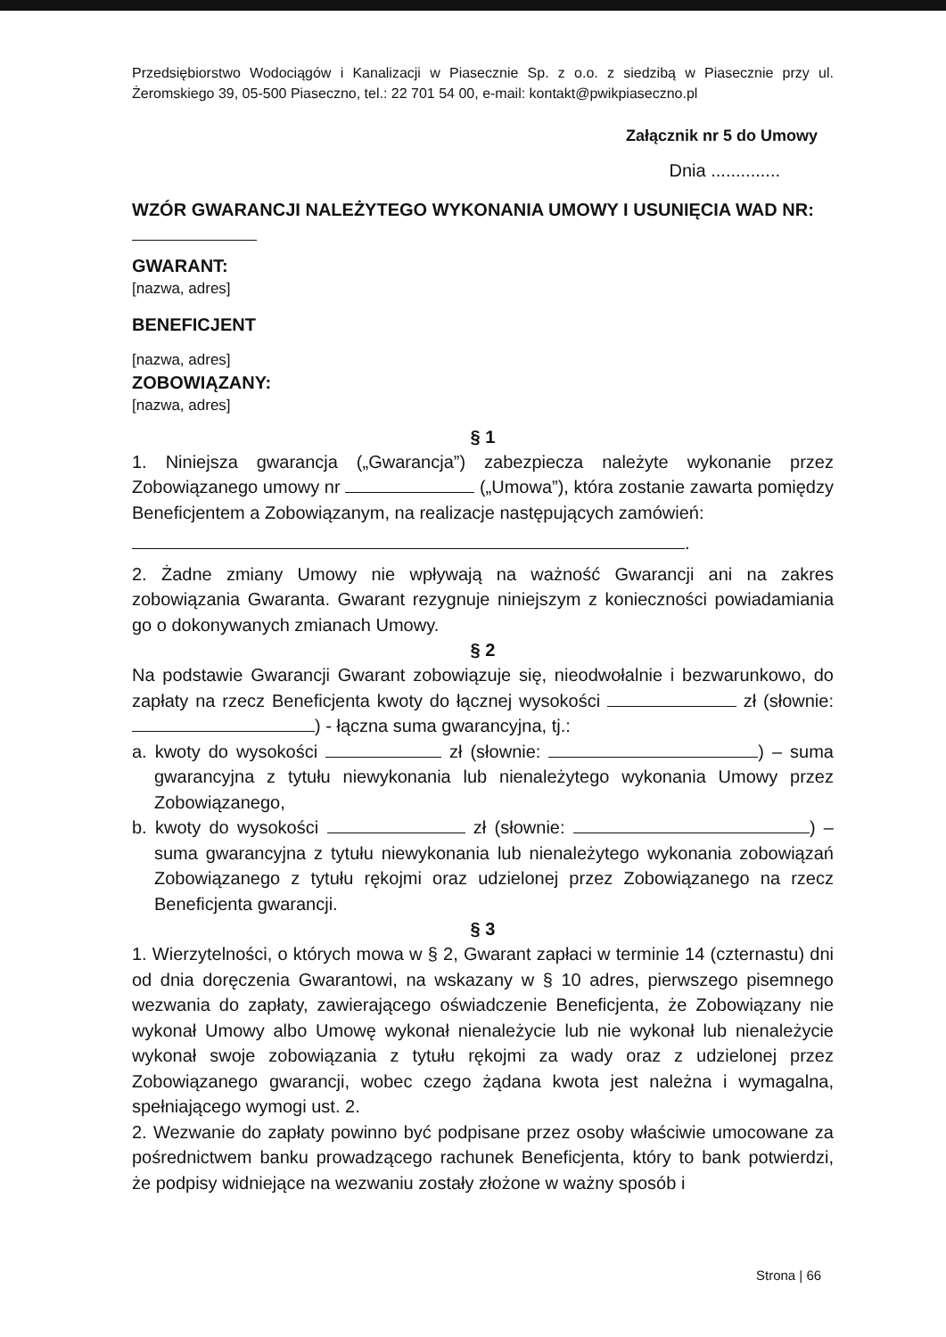Przedsiębiorstwo Wodociągów i Kanalizacji w Piasecznie Sp. z o.o. z siedzibą w Piasecznie przy ul. Żeromskiego 39, 05-500 Piaseczno, tel.: 22 701 54 00, e-mail: kontakt@pwikpiaseczno.pl
Załącznik nr 5 do Umowy
Dnia ..............
WZÓR GWARANCJI NALEŻYTEGO WYKONANIA UMOWY I USUNIĘCIA WAD NR:
GWARANT:
[nazwa, adres]
BENEFICJENT
[nazwa, adres]
ZOBOWIĄZANY:
[nazwa, adres]
§ 1
1. Niniejsza gwarancja („Gwarancja”) zabezpiecza należyte wykonanie przez Zobowiązanego umowy nr („Umowa”), która zostanie zawarta pomiędzy Beneficjentem a Zobowiązanym, na realizacje następujących zamówień:
.
2. Żadne zmiany Umowy nie wpływają na ważność Gwarancji ani na zakres zobowiązania Gwaranta. Gwarant rezygnuje niniejszym z konieczności powiadamiania go o dokonywanych zmianach Umowy.
§ 2
Na podstawie Gwarancji Gwarant zobowiązuje się, nieodwołalnie i bezwarunkowo, do zapłaty na rzecz Beneficjenta kwoty do łącznej wysokości zł (słownie: ) - łączna suma gwarancyjna, tj.:
a. kwoty do wysokości zł (słownie: ) – suma gwarancyjna z tytułu niewykonania lub nienależytego wykonania Umowy przez Zobowiązanego,
b. kwoty do wysokości zł (słownie: ) – suma gwarancyjna z tytułu niewykonania lub nienależytego wykonania zobowiązań Zobowiązanego z tytułu rękojmi oraz udzielonej przez Zobowiązanego na rzecz Beneficjenta gwarancji.
§ 3
1. Wierzytelności, o których mowa w § 2, Gwarant zapłaci w terminie 14 (czternastu) dni od dnia doręczenia Gwarantowi, na wskazany w § 10 adres, pierwszego pisemnego wezwania do zapłaty, zawierającego oświadczenie Beneficjenta, że Zobowiązany nie wykonał Umowy albo Umowę wykonał nienależycie lub nie wykonał lub nienależycie wykonał swoje zobowiązania z tytułu rękojmi za wady oraz z udzielonej przez Zobowiązanego gwarancji, wobec czego żądana kwota jest należna i wymagalna, spełniającego wymogi ust. 2.
2. Wezwanie do zapłaty powinno być podpisane przez osoby właściwie umocowane za pośrednictwem banku prowadzącego rachunek Beneficjenta, który to bank potwierdzi, że podpisy widniejące na wezwaniu zostały złożone w ważny sposób i
Strona | 66